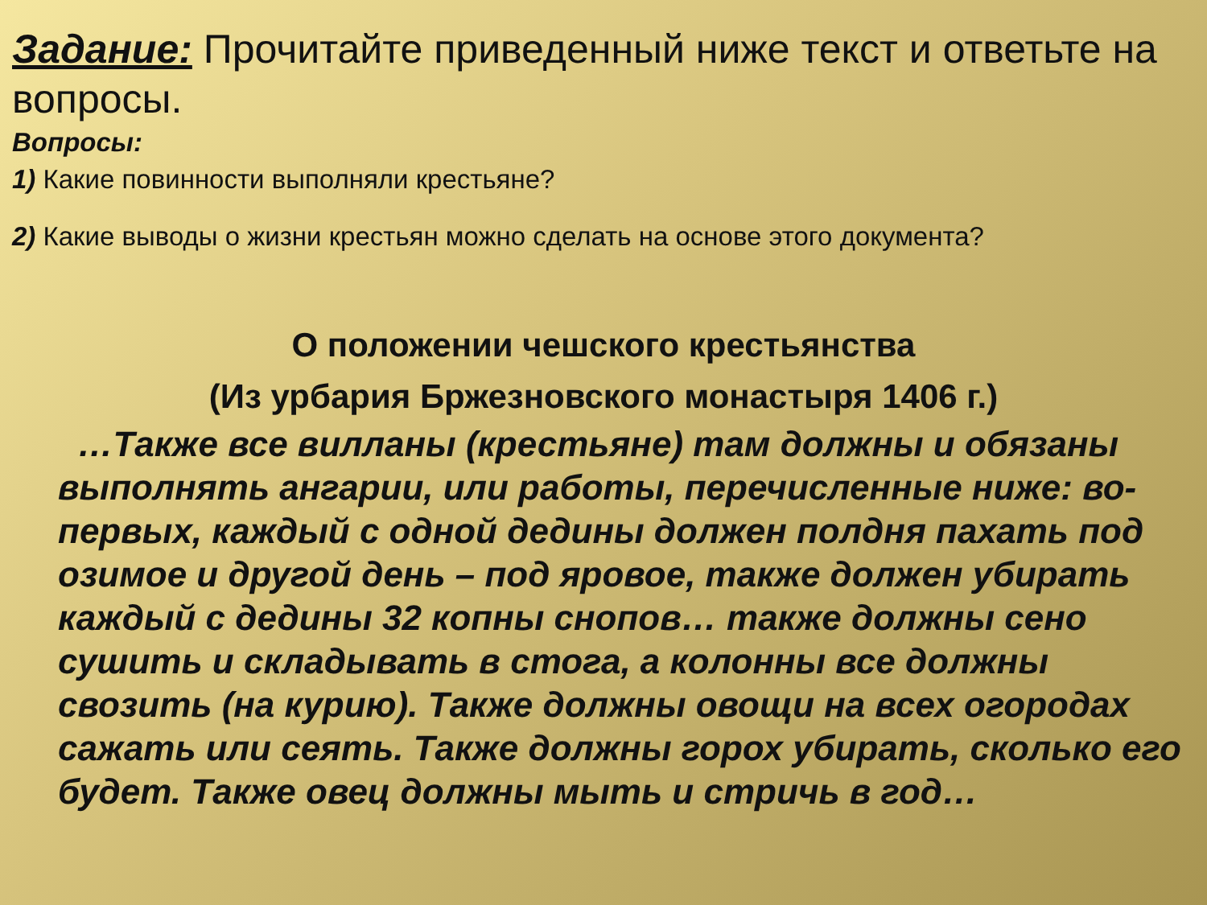Задание: Прочитайте приведенный ниже текст и ответьте на вопросы.
Вопросы:
1) Какие повинности выполняли крестьяне?
2) Какие выводы о жизни крестьян можно сделать на основе этого документа?
О положении чешского крестьянства
(Из урбария Бржезновского монастыря 1406 г.)
…Также все вилланы (крестьяне) там должны и обязаны выполнять ангарии, или работы, перечисленные ниже: во-первых, каждый с одной дедины должен полдня пахать под озимое и другой день – под яровое, также должен убирать каждый с дедины 32 копны снопов… также должны сено сушить и складывать в стога, а колонны все должны свозить (на курию). Также должны овощи на всех огородах сажать или сеять. Также должны горох убирать, сколько его будет. Также овец должны мыть и стричь в год…